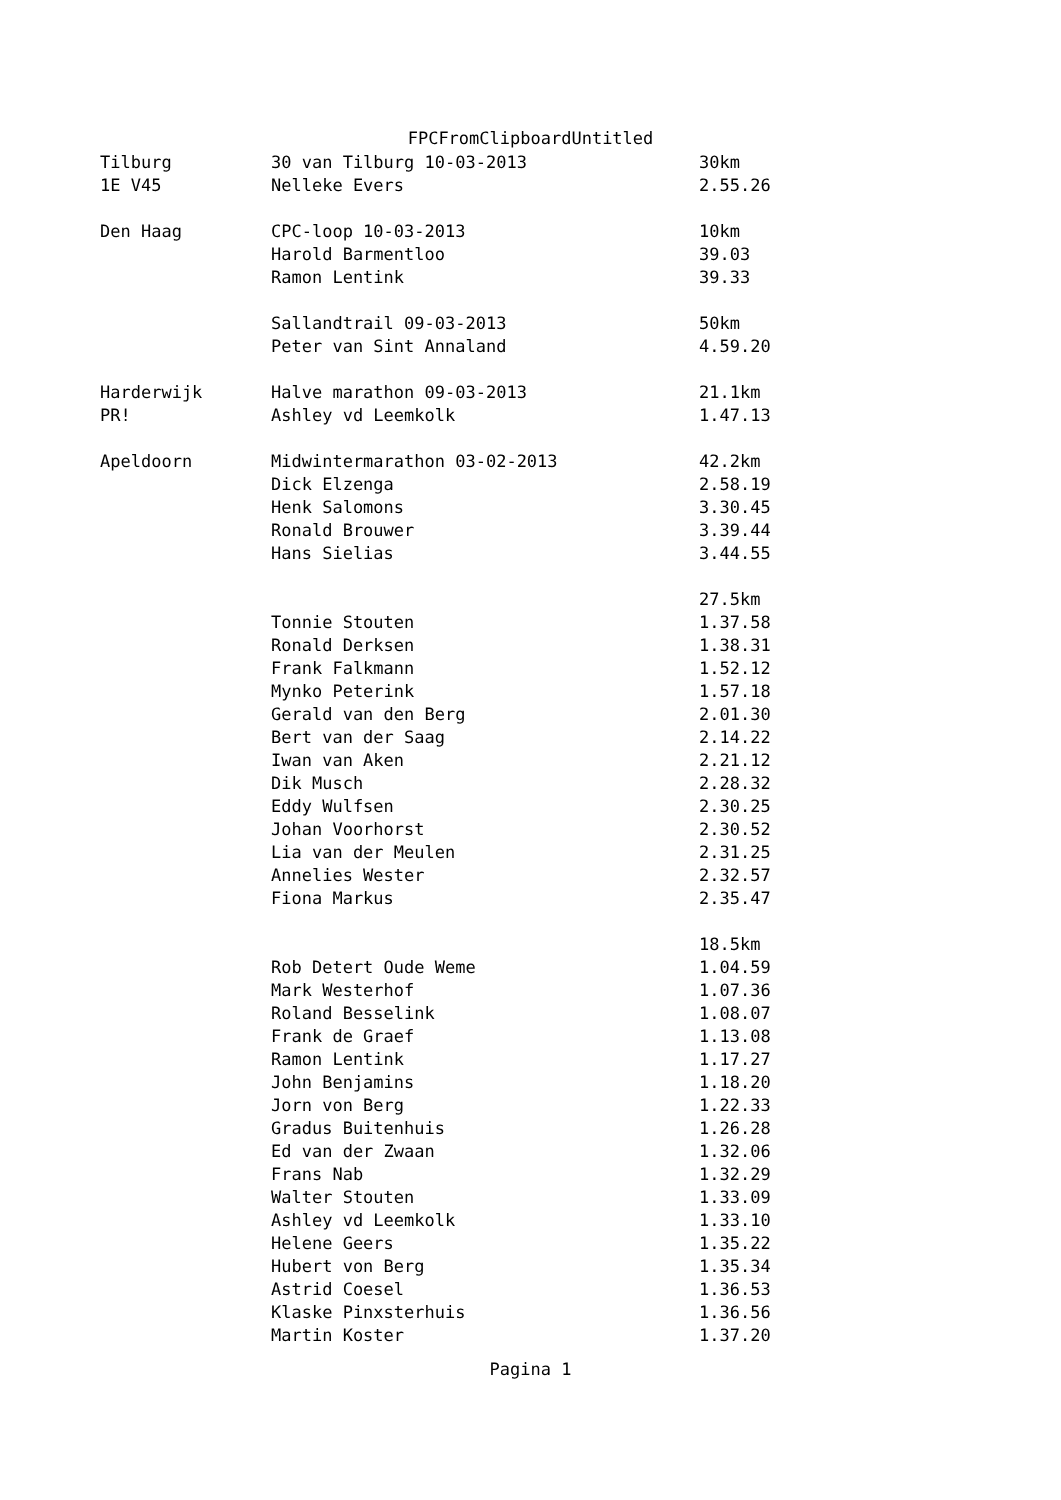FPCFromClipboardUntitled
| Tilburg | 30 van Tilburg 10-03-2013 | 30km |
| 1E V45 | Nelleke Evers | 2.55.26 |
| Den Haag | CPC-loop 10-03-2013 | 10km |
| | Harold Barmentloo | 39.03 |
| | Ramon Lentink | 39.33 |
| | Sallandtrail 09-03-2013 | 50km |
| | Peter van Sint Annaland | 4.59.20 |
| Harderwijk | Halve marathon 09-03-2013 | 21.1km |
| PR! | Ashley vd Leemkolk | 1.47.13 |
| Apeldoorn | Midwintermarathon 03-02-2013 | 42.2km |
| | Dick Elzenga | 2.58.19 |
| | Henk Salomons | 3.30.45 |
| | Ronald Brouwer | 3.39.44 |
| | Hans Sielias | 3.44.55 |
| | | 27.5km |
| | Tonnie Stouten | 1.37.58 |
| | Ronald Derksen | 1.38.31 |
| | Frank Falkmann | 1.52.12 |
| | Mynko Peterink | 1.57.18 |
| | Gerald van den Berg | 2.01.30 |
| | Bert van der Saag | 2.14.22 |
| | Iwan van Aken | 2.21.12 |
| | Dik Musch | 2.28.32 |
| | Eddy Wulfsen | 2.30.25 |
| | Johan Voorhorst | 2.30.52 |
| | Lia van der Meulen | 2.31.25 |
| | Annelies Wester | 2.32.57 |
| | Fiona Markus | 2.35.47 |
| | | 18.5km |
| | Rob Detert Oude Weme | 1.04.59 |
| | Mark Westerhof | 1.07.36 |
| | Roland Besselink | 1.08.07 |
| | Frank de Graef | 1.13.08 |
| | Ramon Lentink | 1.17.27 |
| | John Benjamins | 1.18.20 |
| | Jorn von Berg | 1.22.33 |
| | Gradus Buitenhuis | 1.26.28 |
| | Ed van der Zwaan | 1.32.06 |
| | Frans Nab | 1.32.29 |
| | Walter Stouten | 1.33.09 |
| | Ashley vd Leemkolk | 1.33.10 |
| | Helene Geers | 1.35.22 |
| | Hubert von Berg | 1.35.34 |
| | Astrid Coesel | 1.36.53 |
| | Klaske Pinxsterhuis | 1.36.56 |
| | Martin Koster | 1.37.20 |
Pagina 1